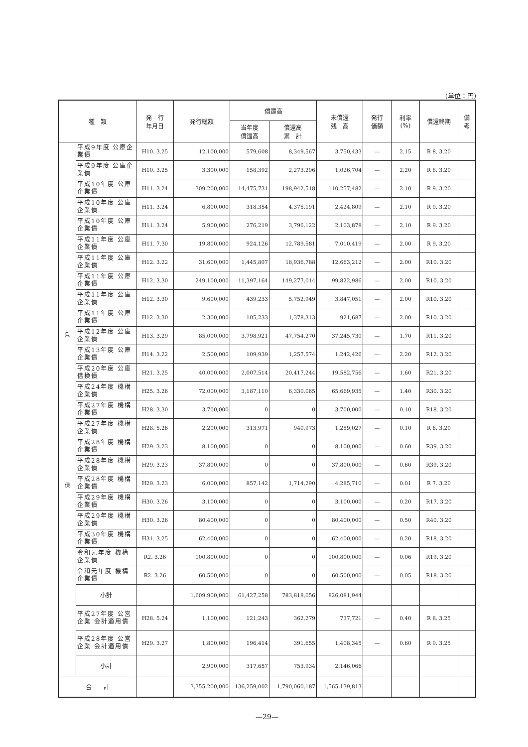(単位：円)
| 種 類 | | 発 行 年月日 | 発行総額 | 償還高 | | 未償還 残 高 | 発行 価額 | 利率 (%) | 償還終期 | 備 考 |
| --- | --- | --- | --- | --- | --- | --- | --- | --- | --- | --- |
| | | | | 当年度 償還高 | 償還高 累 計 | | | | | |
| 負 債 | 平成9年度 公庫企業債 | H10. 3.25 | 12,100,000 | 579,608 | 8,349,567 | 3,750,433 | — | 2.15 | R 8. 3.20 | |
| | 平成9年度 公庫企業債 | H10. 3.25 | 3,300,000 | 158,392 | 2,273,296 | 1,026,704 | — | 2.20 | R 8. 3.20 | |
| | 平成10年度 公庫企業債 | H11. 3.24 | 309,200,000 | 14,475,731 | 198,942,518 | 110,257,482 | — | 2.10 | R 9. 3.20 | |
| | 平成10年度 公庫企業債 | H11. 3.24 | 6,800,000 | 318,354 | 4,375,191 | 2,424,809 | — | 2.10 | R 9. 3.20 | |
| | 平成10年度 公庫企業債 | H11. 3.24 | 5,900,000 | 276,219 | 3,796,122 | 2,103,878 | — | 2.10 | R 9. 3.20 | |
| | 平成11年度 公庫企業債 | H11. 7.30 | 19,800,000 | 924,126 | 12,789,581 | 7,010,419 | — | 2.00 | R 9. 3.20 | |
| | 平成11年度 公庫企業債 | H12. 3.22 | 31,600,000 | 1,445,807 | 18,936,788 | 12,663,212 | — | 2.00 | R10. 3.20 | |
| | 平成11年度 公庫企業債 | H12. 3.30 | 249,100,000 | 11,397,164 | 149,277,014 | 99,822,986 | — | 2.00 | R10. 3.20 | |
| | 平成11年度 公庫企業債 | H12. 3.30 | 9,600,000 | 439,233 | 5,752,949 | 3,847,051 | — | 2.00 | R10. 3.20 | |
| | 平成11年度 公庫企業債 | H12. 3.30 | 2,300,000 | 105,233 | 1,378,313 | 921,687 | — | 2.00 | R10. 3.20 | |
| | 平成12年度 公庫企業債 | H13. 3.29 | 85,000,000 | 3,798,921 | 47,754,270 | 37,245,730 | — | 1.70 | R11. 3.20 | |
| | 平成13年度 公庫企業債 | H14. 3.22 | 2,500,000 | 109,939 | 1,257,574 | 1,242,426 | — | 2.20 | R12. 3.20 | |
| | 平成20年度 公庫借換債 | H21. 3.25 | 40,000,000 | 2,007,514 | 20,417,244 | 19,582,756 | — | 1.60 | R21. 3.20 | |
| | 平成24年度 機構企業債 | H25. 3.26 | 72,000,000 | 3,187,110 | 6,330,065 | 65,669,935 | — | 1.40 | R30. 3.20 | |
| | 平成27年度 機構企業債 | H28. 3.30 | 3,700,000 | 0 | 0 | 3,700,000 | — | 0.10 | R18. 3.20 | |
| | 平成27年度 機構企業債 | H28. 5.26 | 2,200,000 | 313,971 | 940,973 | 1,259,027 | — | 0.10 | R 6. 3.20 | |
| | 平成28年度 機構企業債 | H29. 3.23 | 8,100,000 | 0 | 0 | 8,100,000 | — | 0.60 | R39. 3.20 | |
| | 平成28年度 機構企業債 | H29. 3.23 | 37,800,000 | 0 | 0 | 37,800,000 | — | 0.60 | R39. 3.20 | |
| | 平成28年度 機構企業債 | H29. 3.23 | 6,000,000 | 857,142 | 1,714,290 | 4,285,710 | — | 0.01 | R 7. 3.20 | |
| | 平成29年度 機構企業債 | H30. 3.26 | 3,100,000 | 0 | 0 | 3,100,000 | — | 0.20 | R17. 3.20 | |
| | 平成29年度 機構企業債 | H30. 3.26 | 80,400,000 | 0 | 0 | 80,400,000 | — | 0.50 | R40. 3.20 | |
| | 平成30年度 機構企業債 | H31. 3.25 | 62,400,000 | 0 | 0 | 62,400,000 | — | 0.20 | R18. 3.20 | |
| | 令和元年度 機構企業債 | R2. 3.26 | 100,800,000 | 0 | 0 | 100,800,000 | — | 0.06 | R19. 3.20 | |
| | 令和元年度 機構企業債 | R2. 3.26 | 60,500,000 | 0 | 0 | 60,500,000 | — | 0.05 | R18. 3.20 | |
| | 小計 | | 1,609,900,000 | 61,427,258 | 783,818,056 | 826,081,944 | | | | |
| | 平成27年度 公営企業 会計適用債 | H28. 5.24 | 1,100,000 | 121,243 | 362,279 | 737,721 | — | 0.40 | R 8. 3.25 | |
| | 平成28年度 公営企業 会計適用債 | H29. 3.27 | 1,800,000 | 196,414 | 391,655 | 1,408,345 | — | 0.60 | R 9. 3.25 | |
| | 小計 | | 2,900,000 | 317,657 | 753,934 | 2,146,066 | | | | |
| 合 計 | | | 3,355,200,000 | 136,259,002 | 1,790,060,187 | 1,565,139,813 | | | | |
—29—